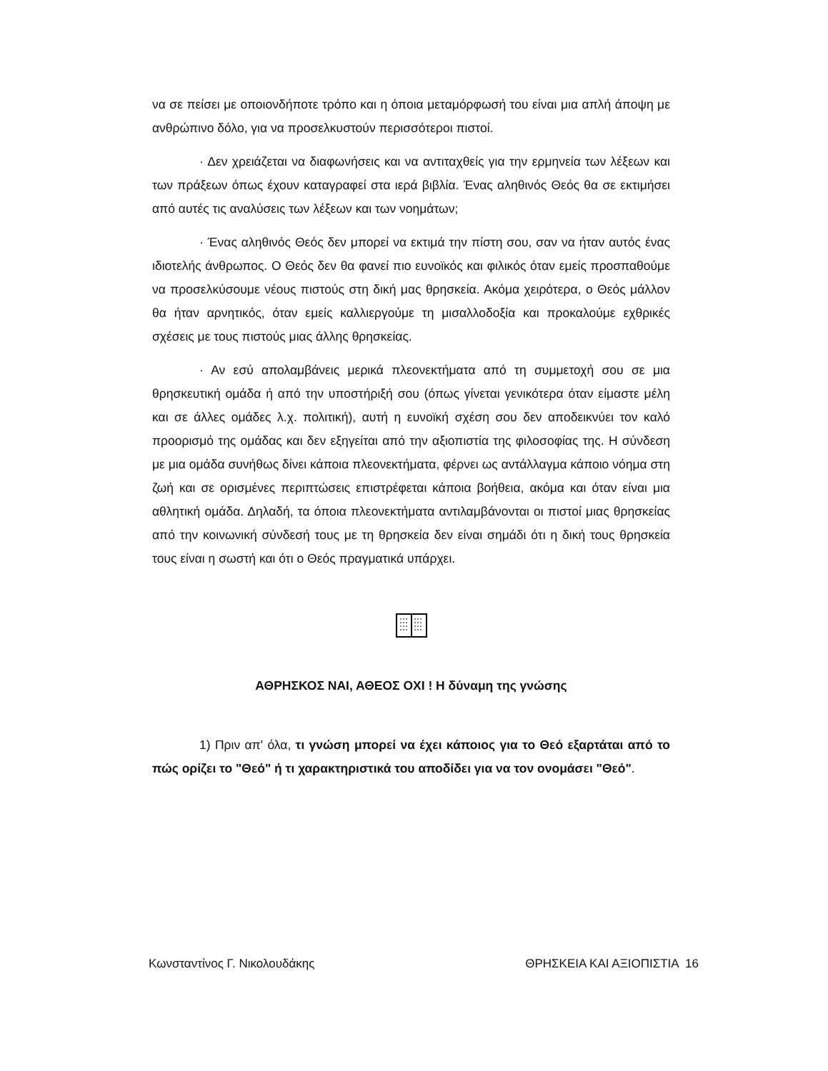να σε πείσει με οποιονδήποτε τρόπο και η όποια μεταμόρφωσή του είναι μια απλή άποψη με ανθρώπινο δόλο, για να προσελκυστούν περισσότεροι πιστοί.
· Δεν χρειάζεται να διαφωνήσεις και να αντιταχθείς για την ερμηνεία των λέξεων και των πράξεων όπως έχουν καταγραφεί στα ιερά βιβλία. Ένας αληθινός Θεός θα σε εκτιμήσει από αυτές τις αναλύσεις των λέξεων και των νοημάτων;
· Ένας αληθινός Θεός δεν μπορεί να εκτιμά την πίστη σου, σαν να ήταν αυτός ένας ιδιοτελής άνθρωπος. Ο Θεός δεν θα φανεί πιο ευνοϊκός και φιλικός όταν εμείς προσπαθούμε να προσελκύσουμε νέους πιστούς στη δική μας θρησκεία. Ακόμα χειρότερα, ο Θεός μάλλον θα ήταν αρνητικός, όταν εμείς καλλιεργούμε τη μισαλλοδοξία και προκαλούμε εχθρικές σχέσεις με τους πιστούς μιας άλλης θρησκείας.
· Αν εσύ απολαμβάνεις μερικά πλεονεκτήματα από τη συμμετοχή σου σε μια θρησκευτική ομάδα ή από την υποστήριξή σου (όπως γίνεται γενικότερα όταν είμαστε μέλη και σε άλλες ομάδες λ.χ. πολιτική), αυτή η ευνοϊκή σχέση σου δεν αποδεικνύει τον καλό προορισμό της ομάδας και δεν εξηγείται από την αξιοπιστία της φιλοσοφίας της. Η σύνδεση με μια ομάδα συνήθως δίνει κάποια πλεονεκτήματα, φέρνει ως αντάλλαγμα κάποιο νόημα στη ζωή και σε ορισμένες περιπτώσεις επιστρέφεται κάποια βοήθεια, ακόμα και όταν είναι μια αθλητική ομάδα. Δηλαδή, τα όποια πλεονεκτήματα αντιλαμβάνονται οι πιστοί μιας θρησκείας από την κοινωνική σύνδεσή τους με τη θρησκεία δεν είναι σημάδι ότι η δική τους θρησκεία τους είναι η σωστή και ότι ο Θεός πραγματικά υπάρχει.
ΑΘΡΗΣΚΟΣ ΝΑΙ, ΑΘΕΟΣ ΟΧΙ ! Η δύναμη της γνώσης
1) Πριν απ' όλα, τι γνώση μπορεί να έχει κάποιος για το Θεό εξαρτάται από το πώς ορίζει το "Θεό" ή τι χαρακτηριστικά του αποδίδει για να τον ονομάσει "Θεό".
Κωνσταντίνος Γ. Νικολουδάκης ΘΡΗΣΚΕΙΑ ΚΑΙ ΑΞΙΟΠΙΣΤΙΑ 16